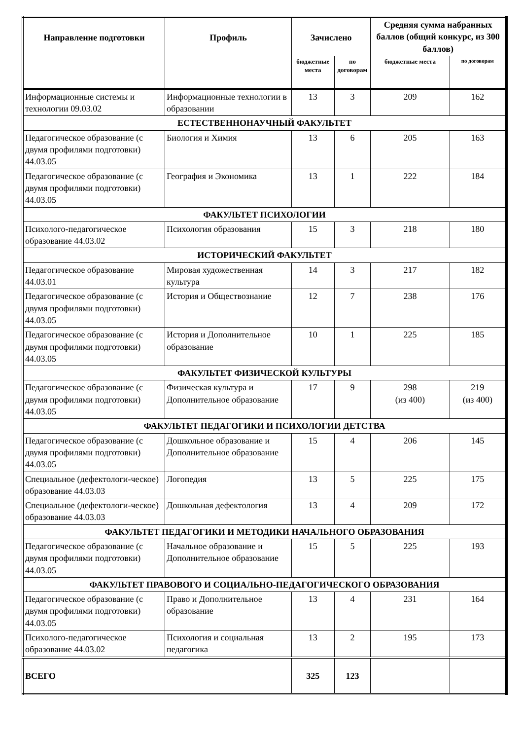| Направление подготовки | Профиль | Зачислено | | Средняя сумма набранных баллов (общий конкурс, из 300 баллов) | |
| --- | --- | --- | --- | --- | --- |
| | | бюджетные места | по договорам | бюджетные места | по договорам |
| Информационные системы и технологии 09.03.02 | Информационные технологии в образовании | 13 | 3 | 209 | 162 |
| ЕСТЕСТВЕННОНАУЧНЫЙ ФАКУЛЬТЕТ | | | | | |
| Педагогическое образование (с двумя профилями подготовки) 44.03.05 | Биология и Химия | 13 | 6 | 205 | 163 |
| Педагогическое образование (с двумя профилями подготовки) 44.03.05 | География и Экономика | 13 | 1 | 222 | 184 |
| ФАКУЛЬТЕТ ПСИХОЛОГИИ | | | | | |
| Психолого-педагогическое образование 44.03.02 | Психология образования | 15 | 3 | 218 | 180 |
| ИСТОРИЧЕСКИЙ ФАКУЛЬТЕТ | | | | | |
| Педагогическое образование 44.03.01 | Мировая художественная культура | 14 | 3 | 217 | 182 |
| Педагогическое образование (с двумя профилями подготовки) 44.03.05 | История и Обществознание | 12 | 7 | 238 | 176 |
| Педагогическое образование (с двумя профилями подготовки) 44.03.05 | История и Дополнительное образование | 10 | 1 | 225 | 185 |
| ФАКУЛЬТЕТ ФИЗИЧЕСКОЙ КУЛЬТУРЫ | | | | | |
| Педагогическое образование (с двумя профилями подготовки) 44.03.05 | Физическая культура и Дополнительное образование | 17 | 9 | 298 (из 400) | 219 (из 400) |
| ФАКУЛЬТЕТ ПЕДАГОГИКИ И ПСИХОЛОГИИ ДЕТСТВА | | | | | |
| Педагогическое образование (с двумя профилями подготовки) 44.03.05 | Дошкольное образование и Дополнительное образование | 15 | 4 | 206 | 145 |
| Специальное (дефектологи-ческое) образование 44.03.03 | Логопедия | 13 | 5 | 225 | 175 |
| Специальное (дефектологи-ческое) образование 44.03.03 | Дошкольная дефектология | 13 | 4 | 209 | 172 |
| ФАКУЛЬТЕТ ПЕДАГОГИКИ И МЕТОДИКИ НАЧАЛЬНОГО ОБРАЗОВАНИЯ | | | | | |
| Педагогическое образование (с двумя профилями подготовки) 44.03.05 | Начальное образование и Дополнительное образование | 15 | 5 | 225 | 193 |
| ФАКУЛЬТЕТ ПРАВОВОГО И СОЦИАЛЬНО-ПЕДАГОГИЧЕСКОГО ОБРАЗОВАНИЯ | | | | | |
| Педагогическое образование (с двумя профилями подготовки) 44.03.05 | Право и Дополнительное образование | 13 | 4 | 231 | 164 |
| Психолого-педагогическое образование 44.03.02 | Психология и социальная педагогика | 13 | 2 | 195 | 173 |
| ВСЕГО | | 325 | 123 | | |